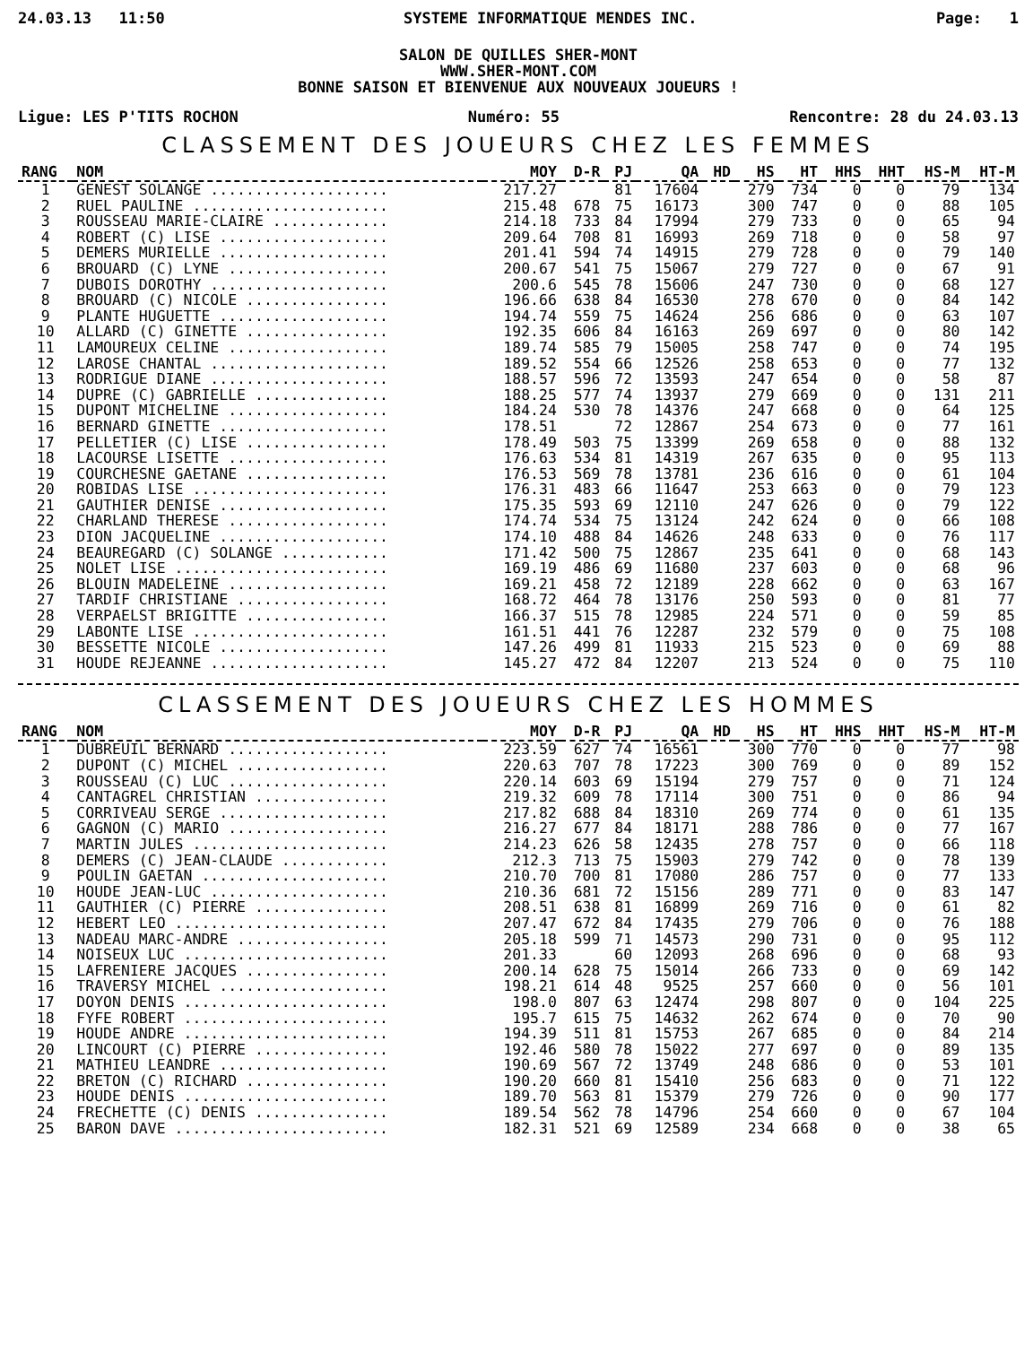24.03.13 11:50 SYSTEME INFORMATIQUE MENDES INC. Page: 1
SALON DE QUILLES SHER-MONT
WWW.SHER-MONT.COM
BONNE SAISON ET BIENVENUE AUX NOUVEAUX JOUEURS !
Ligue: LES P'TITS ROCHON Numéro: 55 Rencontre: 28 du 24.03.13
CLASSEMENT DES JOUEURS CHEZ LES FEMMES
| RANG | NOM | MOY | D-R | PJ | QA | HD | HS | HT | HHS | HHT | HS-M | HT-M |
| --- | --- | --- | --- | --- | --- | --- | --- | --- | --- | --- | --- | --- |
| 1 | GENEST SOLANGE .................... | 217.27 | | 81 | 17604 | | 279 | 734 | 0 | 0 | 79 | 134 |
| 2 | RUEL PAULINE ...................... | 215.48 | 678 | 75 | 16173 | | 300 | 747 | 0 | 0 | 88 | 105 |
| 3 | ROUSSEAU MARIE-CLAIRE ............. | 214.18 | 733 | 84 | 17994 | | 279 | 733 | 0 | 0 | 65 | 94 |
| 4 | ROBERT (C) LISE ................... | 209.64 | 708 | 81 | 16993 | | 269 | 718 | 0 | 0 | 58 | 97 |
| 5 | DEMERS MURIELLE ................... | 201.41 | 594 | 74 | 14915 | | 279 | 728 | 0 | 0 | 79 | 140 |
| 6 | BROUARD (C) LYNE .................. | 200.67 | 541 | 75 | 15067 | | 279 | 727 | 0 | 0 | 67 | 91 |
| 7 | DUBOIS DOROTHY .................... | 200.6 | 545 | 78 | 15606 | | 247 | 730 | 0 | 0 | 68 | 127 |
| 8 | BROUARD (C) NICOLE ................ | 196.66 | 638 | 84 | 16530 | | 278 | 670 | 0 | 0 | 84 | 142 |
| 9 | PLANTE HUGUETTE ................... | 194.74 | 559 | 75 | 14624 | | 256 | 686 | 0 | 0 | 63 | 107 |
| 10 | ALLARD (C) GINETTE ................ | 192.35 | 606 | 84 | 16163 | | 269 | 697 | 0 | 0 | 80 | 142 |
| 11 | LAMOUREUX CELINE .................. | 189.74 | 585 | 79 | 15005 | | 258 | 747 | 0 | 0 | 74 | 195 |
| 12 | LAROSE CHANTAL .................... | 189.52 | 554 | 66 | 12526 | | 258 | 653 | 0 | 0 | 77 | 132 |
| 13 | RODRIGUE DIANE .................... | 188.57 | 596 | 72 | 13593 | | 247 | 654 | 0 | 0 | 58 | 87 |
| 14 | DUPRE (C) GABRIELLE ............... | 188.25 | 577 | 74 | 13937 | | 279 | 669 | 0 | 0 | 131 | 211 |
| 15 | DUPONT MICHELINE .................. | 184.24 | 530 | 78 | 14376 | | 247 | 668 | 0 | 0 | 64 | 125 |
| 16 | BERNARD GINETTE ................... | 178.51 | | 72 | 12867 | | 254 | 673 | 0 | 0 | 77 | 161 |
| 17 | PELLETIER (C) LISE ................ | 178.49 | 503 | 75 | 13399 | | 269 | 658 | 0 | 0 | 88 | 132 |
| 18 | LACOURSE LISETTE .................. | 176.63 | 534 | 81 | 14319 | | 267 | 635 | 0 | 0 | 95 | 113 |
| 19 | COURCHESNE GAETANE ................ | 176.53 | 569 | 78 | 13781 | | 236 | 616 | 0 | 0 | 61 | 104 |
| 20 | ROBIDAS LISE ...................... | 176.31 | 483 | 66 | 11647 | | 253 | 663 | 0 | 0 | 79 | 123 |
| 21 | GAUTHIER DENISE ................... | 175.35 | 593 | 69 | 12110 | | 247 | 626 | 0 | 0 | 79 | 122 |
| 22 | CHARLAND THERESE .................. | 174.74 | 534 | 75 | 13124 | | 242 | 624 | 0 | 0 | 66 | 108 |
| 23 | DION JACQUELINE ................... | 174.10 | 488 | 84 | 14626 | | 248 | 633 | 0 | 0 | 76 | 117 |
| 24 | BEAUREGARD (C) SOLANGE ............ | 171.42 | 500 | 75 | 12867 | | 235 | 641 | 0 | 0 | 68 | 143 |
| 25 | NOLET LISE ........................ | 169.19 | 486 | 69 | 11680 | | 237 | 603 | 0 | 0 | 68 | 96 |
| 26 | BLOUIN MADELEINE .................. | 169.21 | 458 | 72 | 12189 | | 228 | 662 | 0 | 0 | 63 | 167 |
| 27 | TARDIF CHRISTIANE ................. | 168.72 | 464 | 78 | 13176 | | 250 | 593 | 0 | 0 | 81 | 77 |
| 28 | VERPAELST BRIGITTE ................ | 166.37 | 515 | 78 | 12985 | | 224 | 571 | 0 | 0 | 59 | 85 |
| 29 | LABONTE LISE ...................... | 161.51 | 441 | 76 | 12287 | | 232 | 579 | 0 | 0 | 75 | 108 |
| 30 | BESSETTE NICOLE ................... | 147.26 | 499 | 81 | 11933 | | 215 | 523 | 0 | 0 | 69 | 88 |
| 31 | HOUDE REJEANNE .................... | 145.27 | 472 | 84 | 12207 | | 213 | 524 | 0 | 0 | 75 | 110 |
CLASSEMENT DES JOUEURS CHEZ LES HOMMES
| RANG | NOM | MOY | D-R | PJ | QA | HD | HS | HT | HHS | HHT | HS-M | HT-M |
| --- | --- | --- | --- | --- | --- | --- | --- | --- | --- | --- | --- | --- |
| 1 | DUBREUIL BERNARD .................. | 223.59 | 627 | 74 | 16561 | | 300 | 770 | 0 | 0 | 77 | 98 |
| 2 | DUPONT (C) MICHEL ................. | 220.63 | 707 | 78 | 17223 | | 300 | 769 | 0 | 0 | 89 | 152 |
| 3 | ROUSSEAU (C) LUC .................. | 220.14 | 603 | 69 | 15194 | | 279 | 757 | 0 | 0 | 71 | 124 |
| 4 | CANTAGREL CHRISTIAN ............... | 219.32 | 609 | 78 | 17114 | | 300 | 751 | 0 | 0 | 86 | 94 |
| 5 | CORRIVEAU SERGE ................... | 217.82 | 688 | 84 | 18310 | | 269 | 774 | 0 | 0 | 61 | 135 |
| 6 | GAGNON (C) MARIO .................. | 216.27 | 677 | 84 | 18171 | | 288 | 786 | 0 | 0 | 77 | 167 |
| 7 | MARTIN JULES ...................... | 214.23 | 626 | 58 | 12435 | | 278 | 757 | 0 | 0 | 66 | 118 |
| 8 | DEMERS (C) JEAN-CLAUDE ............ | 212.3 | 713 | 75 | 15903 | | 279 | 742 | 0 | 0 | 78 | 139 |
| 9 | POULIN GAETAN ..................... | 210.70 | 700 | 81 | 17080 | | 286 | 757 | 0 | 0 | 77 | 133 |
| 10 | HOUDE JEAN-LUC .................... | 210.36 | 681 | 72 | 15156 | | 289 | 771 | 0 | 0 | 83 | 147 |
| 11 | GAUTHIER (C) PIERRE ............... | 208.51 | 638 | 81 | 16899 | | 269 | 716 | 0 | 0 | 61 | 82 |
| 12 | HEBERT LEO ........................ | 207.47 | 672 | 84 | 17435 | | 279 | 706 | 0 | 0 | 76 | 188 |
| 13 | NADEAU MARC-ANDRE ................. | 205.18 | 599 | 71 | 14573 | | 290 | 731 | 0 | 0 | 95 | 112 |
| 14 | NOISEUX LUC ....................... | 201.33 | | 60 | 12093 | | 268 | 696 | 0 | 0 | 68 | 93 |
| 15 | LAFRENIERE JACQUES ................ | 200.14 | 628 | 75 | 15014 | | 266 | 733 | 0 | 0 | 69 | 142 |
| 16 | TRAVERSY MICHEL ................... | 198.21 | 614 | 48 | 9525 | | 257 | 660 | 0 | 0 | 56 | 101 |
| 17 | DOYON DENIS ....................... | 198.0 | 807 | 63 | 12474 | | 298 | 807 | 0 | 0 | 104 | 225 |
| 18 | FYFE ROBERT ....................... | 195.7 | 615 | 75 | 14632 | | 262 | 674 | 0 | 0 | 70 | 90 |
| 19 | HOUDE ANDRE ....................... | 194.39 | 511 | 81 | 15753 | | 267 | 685 | 0 | 0 | 84 | 214 |
| 20 | LINCOURT (C) PIERRE ............... | 192.46 | 580 | 78 | 15022 | | 277 | 697 | 0 | 0 | 89 | 135 |
| 21 | MATHIEU LEANDRE ................... | 190.69 | 567 | 72 | 13749 | | 248 | 686 | 0 | 0 | 53 | 101 |
| 22 | BRETON (C) RICHARD ................ | 190.20 | 660 | 81 | 15410 | | 256 | 683 | 0 | 0 | 71 | 122 |
| 23 | HOUDE DENIS ....................... | 189.70 | 563 | 81 | 15379 | | 279 | 726 | 0 | 0 | 90 | 177 |
| 24 | FRECHETTE (C) DENIS ............... | 189.54 | 562 | 78 | 14796 | | 254 | 660 | 0 | 0 | 67 | 104 |
| 25 | BARON DAVE ........................ | 182.31 | 521 | 69 | 12589 | | 234 | 668 | 0 | 0 | 38 | 65 |